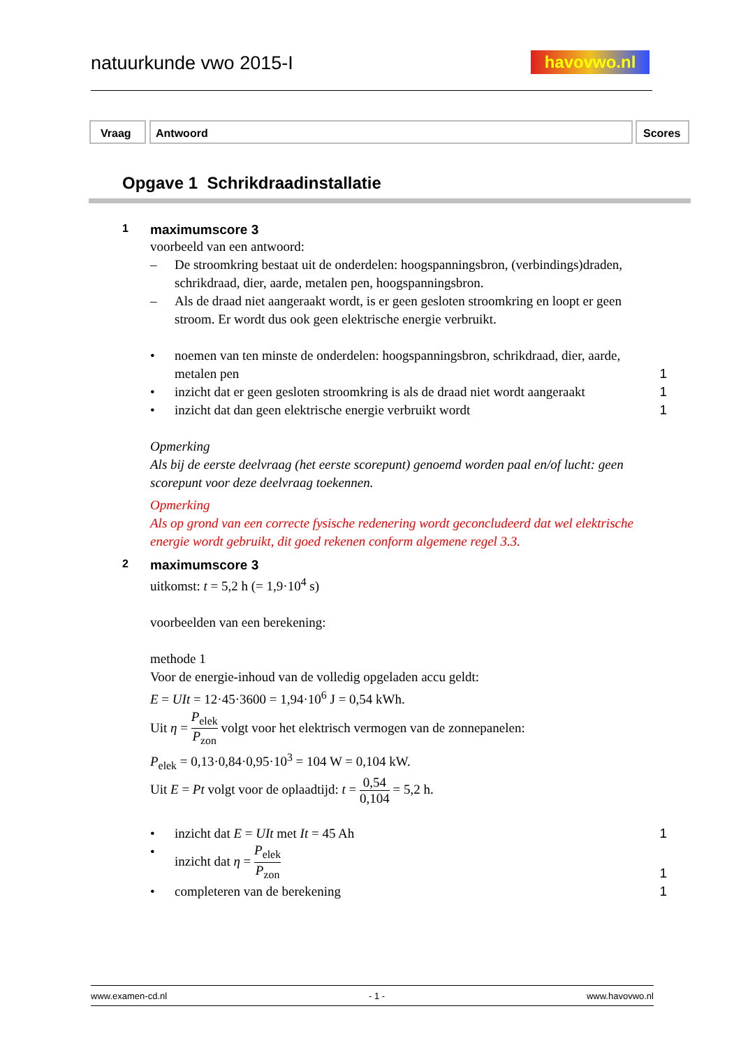natuurkunde vwo 2015-I havovwo.nl
Vraag Antwoord Scores
Opgave 1 Schrikdraadinstallatie
1
maximumscore 3
voorbeeld van een antwoord:
– De stroomkring bestaat uit de onderdelen: hoogspanningsbron, (verbindings)draden, schrikdraad, dier, aarde, metalen pen, hoogspanningsbron.
– Als de draad niet aangeraakt wordt, is er geen gesloten stroomkring en loopt er geen stroom. Er wordt dus ook geen elektrische energie verbruikt.
• noemen van ten minste de onderdelen: hoogspanningsbron, schrikdraad, dier, aarde, metalen pen
1
• inzicht dat er geen gesloten stroomkring is als de draad niet wordt aangeraakt
1
• inzicht dat dan geen elektrische energie verbruikt wordt 1
Opmerking
Als bij de eerste deelvraag (het eerste scorepunt) genoemd worden paal en/of lucht: geen scorepunt voor deze deelvraag toekennen.
Opmerking
Als op grond van een correcte fysische redenering wordt geconcludeerd dat wel elektrische energie wordt gebruikt, dit goed rekenen conform algemene regel 3.3.
2
maximumscore 3
uitkomst: t = 5,2 h (= 1,9·10<sup>4</sup> s)
voorbeelden van een berekening:
methode 1
Voor de energie-inhoud van de volledig opgeladen accu geldt:
E = UIt = 12·45·3600 = 1,94·10<sup>6</sup> J = 0,54 kWh.
Uit η = P<sub>elek</sub> P<sub>zon</sub> volgt voor het elektrisch vermogen van de zonnepanelen:
P<sub>elek</sub> = 0,13·0,84·0,95·10<sup>3</sup> = 104 W = 0,104 kW.
Uit E = Pt volgt voor de oplaadtijd: t = 0,54 0,104 = 5,2 h.
• inzicht dat E = UIt met It = 45 Ah 1
• inzicht dat η = P<sub>elek</sub> P<sub>zon</sub>
1
• completeren van de berekening 1
www.examen-cd.nl - 1 - www.havovwo.nl